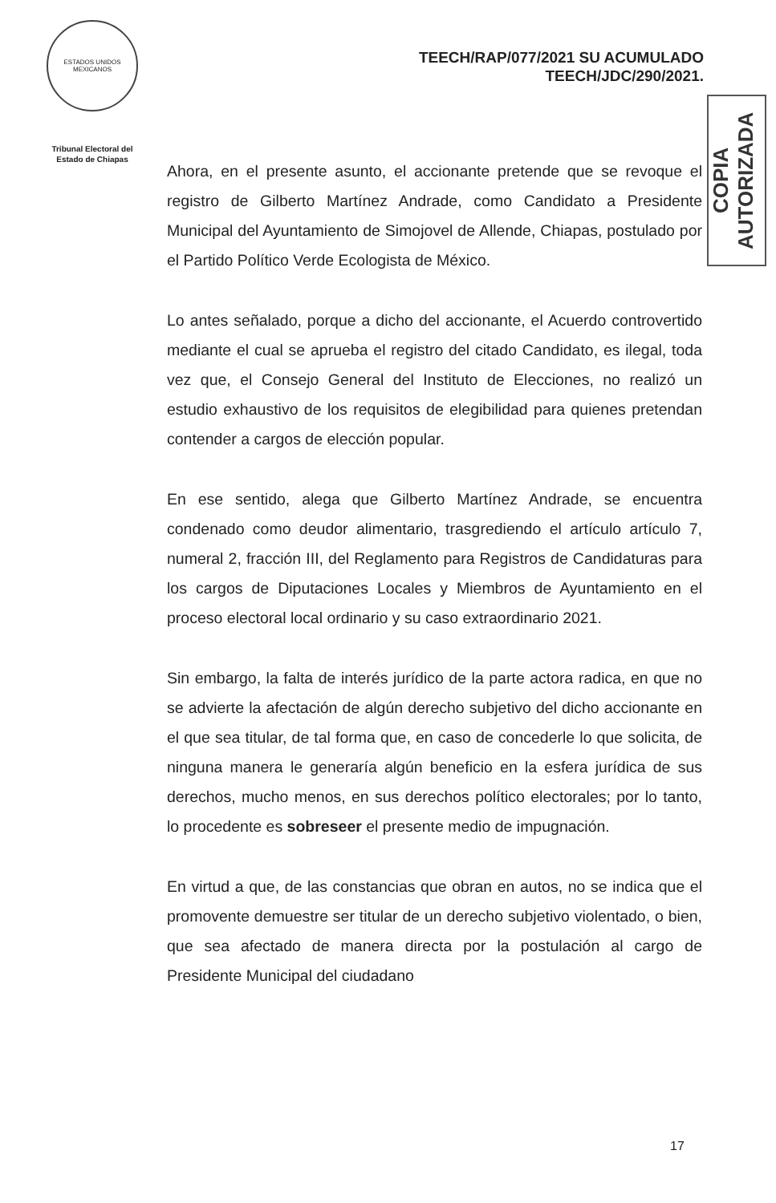ESTADOS UNIDOS MEXICANOS
Tribunal Electoral del Estado de Chiapas
TEECH/RAP/077/2021 SU ACUMULADO
TEECH/JDC/290/2021.
COPIA AUTORIZADA
Ahora, en el presente asunto, el accionante pretende que se revoque el registro de Gilberto Martínez Andrade, como Candidato a Presidente Municipal del Ayuntamiento de Simojovel de Allende, Chiapas, postulado por el Partido Político Verde Ecologista de México.
Lo antes señalado, porque a dicho del accionante, el Acuerdo controvertido mediante el cual se aprueba el registro del citado Candidato, es ilegal, toda vez que, el Consejo General del Instituto de Elecciones, no realizó un estudio exhaustivo de los requisitos de elegibilidad para quienes pretendan contender a cargos de elección popular.
En ese sentido, alega que Gilberto Martínez Andrade, se encuentra condenado como deudor alimentario, trasgrediendo el artículo artículo 7, numeral 2, fracción III, del Reglamento para Registros de Candidaturas para los cargos de Diputaciones Locales y Miembros de Ayuntamiento en el proceso electoral local ordinario y su caso extraordinario 2021.
Sin embargo, la falta de interés jurídico de la parte actora radica, en que no se advierte la afectación de algún derecho subjetivo del dicho accionante en el que sea titular, de tal forma que, en caso de concederle lo que solicita, de ninguna manera le generaría algún beneficio en la esfera jurídica de sus derechos, mucho menos, en sus derechos político electorales; por lo tanto, lo procedente es sobreseer el presente medio de impugnación.
En virtud a que, de las constancias que obran en autos, no se indica que el promovente demuestre ser titular de un derecho subjetivo violentado, o bien, que sea afectado de manera directa por la postulación al cargo de Presidente Municipal del ciudadano
17